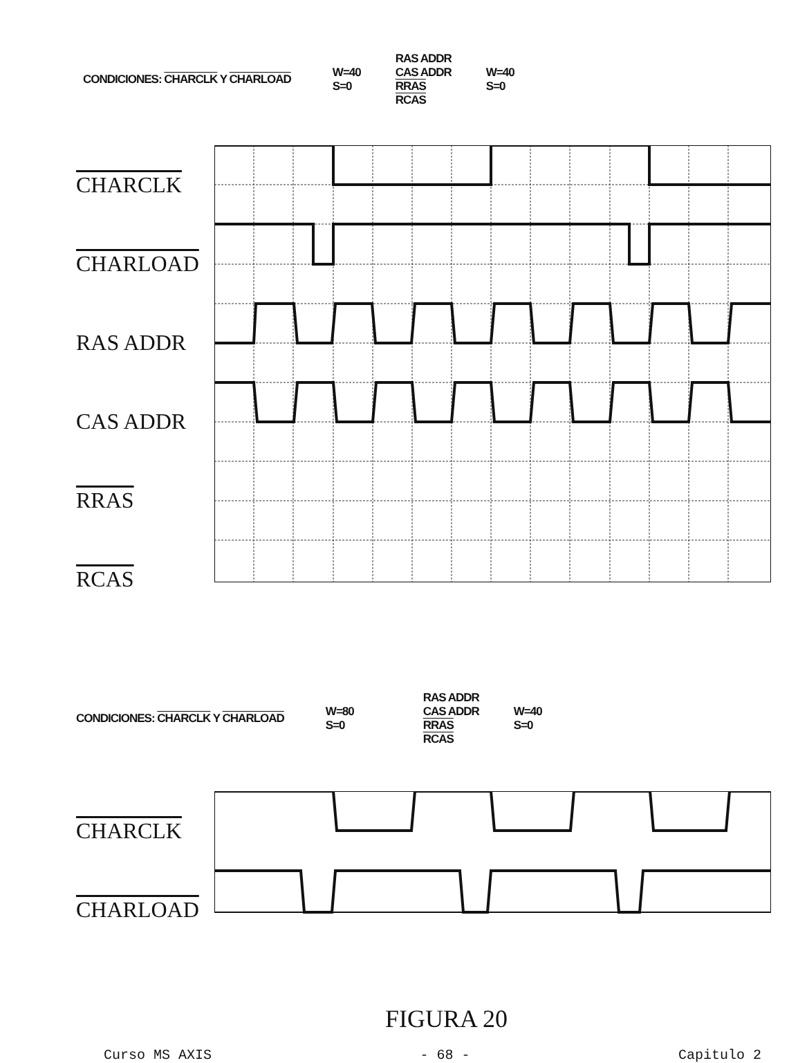CONDICIONES: CHARCLK Y CHARLOAD W=40
S=0 RAS ADDR
CAS ADDR
RRAS
RCAS W=40
S=0
CHARCLK
CHARLOAD
RAS ADDR
CAS ADDR
RRAS
RCAS
CONDICIONES: CHARCLK Y CHARLOAD W=80
S=0 RAS ADDR
CAS ADDR
RRAS
RCAS W=40
S=0
CHARCLK
CHARLOAD
FIGURA 20
Curso MS AXIS - 68 - Capitulo 2